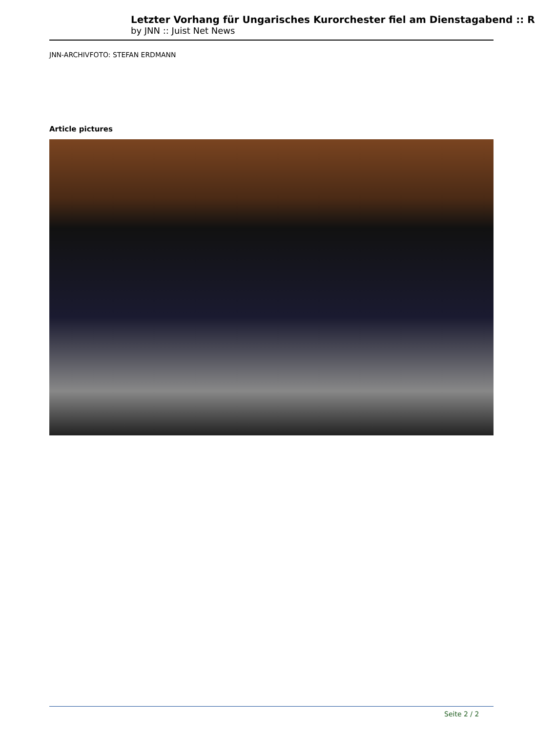Letzter Vorhang für Ungarisches Kurorchester fiel am Dienstagabend :: R
by JNN :: Juist Net News
JNN-ARCHIVFOTO: STEFAN ERDMANN
Article pictures
Seite 2 / 2